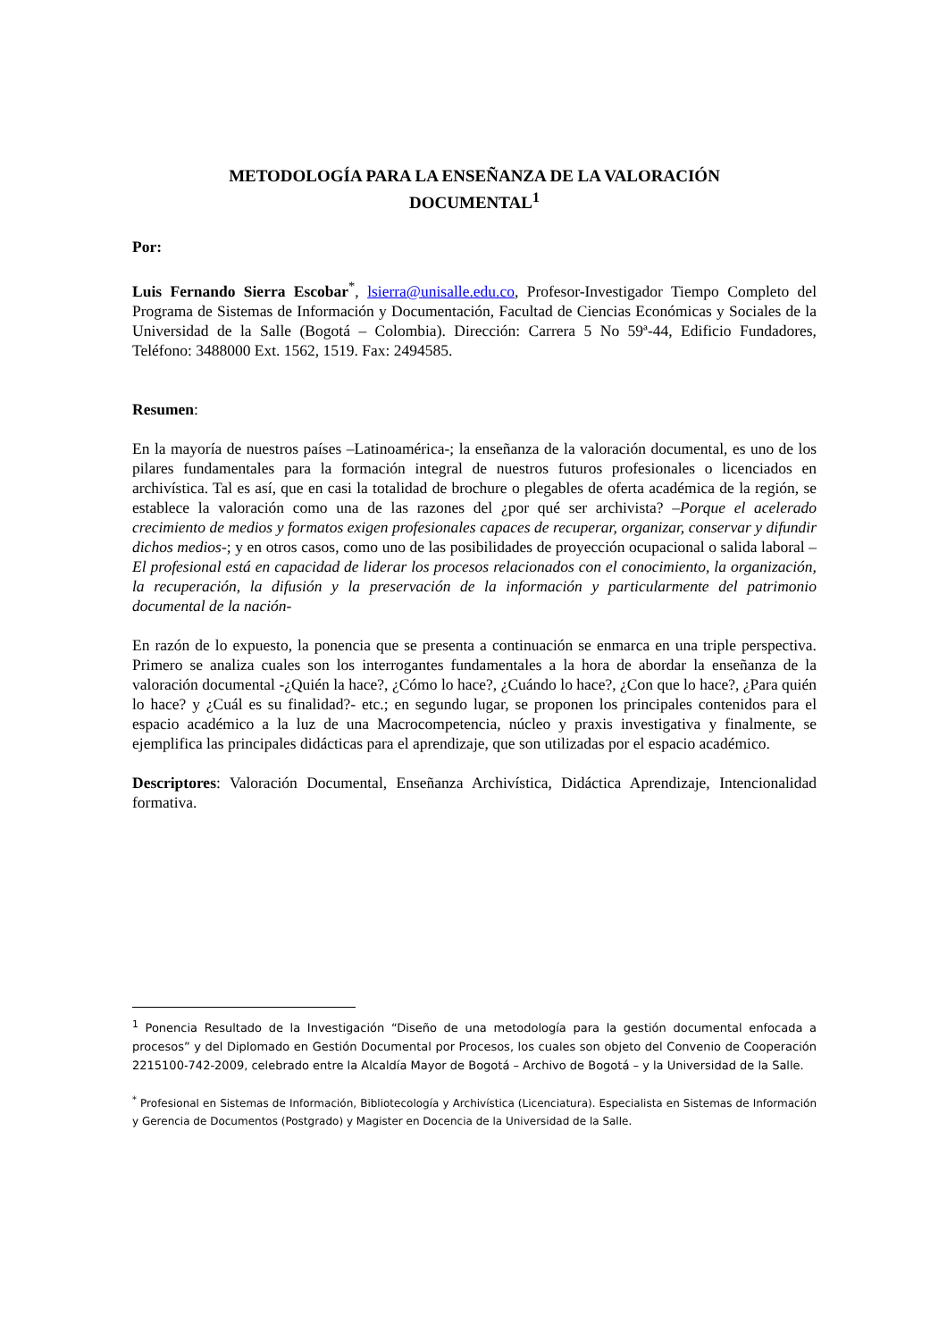METODOLOGÍA PARA LA ENSEÑANZA DE LA VALORACIÓN
DOCUMENTAL<sup>1</sup>
Por:
Luis Fernando Sierra Escobar<sup>*</sup>, lsierra@unisalle.edu.co, Profesor-Investigador Tiempo Completo del Programa de Sistemas de Información y Documentación, Facultad de Ciencias Económicas y Sociales de la Universidad de la Salle (Bogotá – Colombia). Dirección: Carrera 5 No 59ª-44, Edificio Fundadores, Teléfono: 3488000 Ext. 1562, 1519. Fax: 2494585.
Resumen:
En la mayoría de nuestros países –Latinoamérica-; la enseñanza de la valoración documental, es uno de los pilares fundamentales para la formación integral de nuestros futuros profesionales o licenciados en archivística. Tal es así, que en casi la totalidad de brochure o plegables de oferta académica de la región, se establece la valoración como una de las razones del ¿por qué ser archivista? –Porque el acelerado crecimiento de medios y formatos exigen profesionales capaces de recuperar, organizar, conservar y difundir dichos medios-; y en otros casos, como uno de las posibilidades de proyección ocupacional o salida laboral –El profesional está en capacidad de liderar los procesos relacionados con el conocimiento, la organización, la recuperación, la difusión y la preservación de la información y particularmente del patrimonio documental de la nación-
En razón de lo expuesto, la ponencia que se presenta a continuación se enmarca en una triple perspectiva. Primero se analiza cuales son los interrogantes fundamentales a la hora de abordar la enseñanza de la valoración documental -¿Quién la hace?, ¿Cómo lo hace?, ¿Cuándo lo hace?, ¿Con que lo hace?, ¿Para quién lo hace? y ¿Cuál es su finalidad?- etc.; en segundo lugar, se proponen los principales contenidos para el espacio académico a la luz de una Macrocompetencia, núcleo y praxis investigativa y finalmente, se ejemplifica las principales didácticas para el aprendizaje, que son utilizadas por el espacio académico.
Descriptores: Valoración Documental, Enseñanza Archivística, Didáctica Aprendizaje, Intencionalidad formativa.
<sup>1</sup> Ponencia Resultado de la Investigación “Diseño de una metodología para la gestión documental enfocada a procesos” y del Diplomado en Gestión Documental por Procesos, los cuales son objeto del Convenio de Cooperación 2215100-742-2009, celebrado entre la Alcaldía Mayor de Bogotá – Archivo de Bogotá – y la Universidad de la Salle.
<sup>*</sup> Profesional en Sistemas de Información, Bibliotecología y Archivística (Licenciatura). Especialista en Sistemas de Información y Gerencia de Documentos (Postgrado) y Magister en Docencia de la Universidad de la Salle.